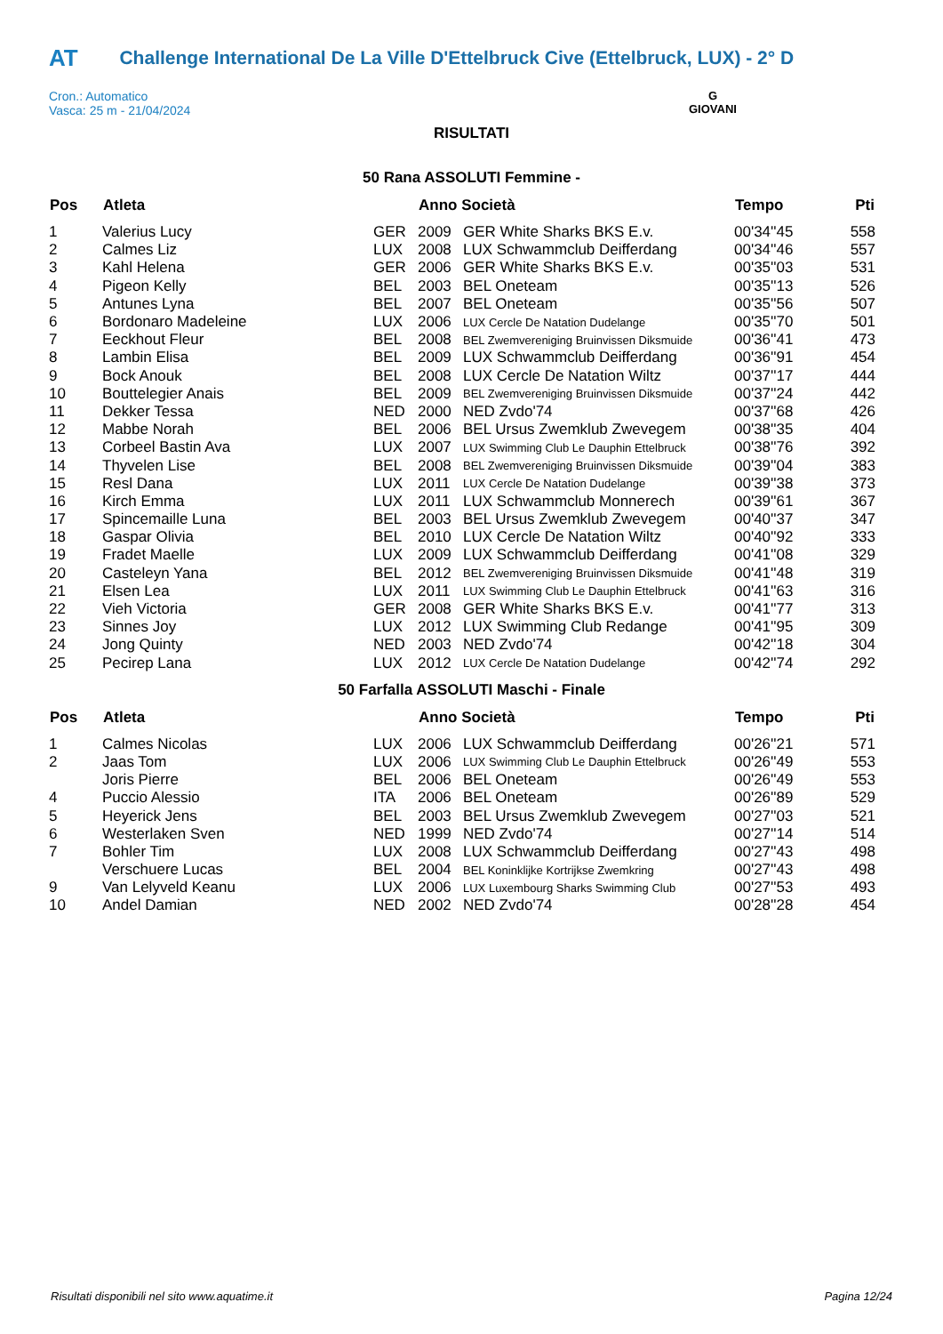AT Challenge International De La Ville D'Ettelbruck Cive (Ettelbruck, LUX) - 2° D
Cron.: Automatico
Vasca: 25 m - 21/04/2024
G
GIOVANI
RISULTATI
50 Rana ASSOLUTI Femmine -
| Pos | Atleta | | Anno Società | | Tempo | Pti |
| --- | --- | --- | --- | --- | --- | --- |
| 1 | Valerius Lucy | GER | 2009 | GER White Sharks BKS E.v. | 00'34''45 | 558 |
| 2 | Calmes Liz | LUX | 2008 | LUX Schwammclub Deifferdang | 00'34''46 | 557 |
| 3 | Kahl Helena | GER | 2006 | GER White Sharks BKS E.v. | 00'35''03 | 531 |
| 4 | Pigeon Kelly | BEL | 2003 | BEL Oneteam | 00'35''13 | 526 |
| 5 | Antunes Lyna | BEL | 2007 | BEL Oneteam | 00'35''56 | 507 |
| 6 | Bordonaro Madeleine | LUX | 2006 | LUX Cercle De Natation Dudelange | 00'35''70 | 501 |
| 7 | Eeckhout Fleur | BEL | 2008 | BEL Zwemvereniging Bruinvissen Diksmuide | 00'36''41 | 473 |
| 8 | Lambin Elisa | BEL | 2009 | LUX Schwammclub Deifferdang | 00'36''91 | 454 |
| 9 | Bock Anouk | BEL | 2008 | LUX Cercle De Natation Wiltz | 00'37''17 | 444 |
| 10 | Bouttelegier Anais | BEL | 2009 | BEL Zwemvereniging Bruinvissen Diksmuide | 00'37''24 | 442 |
| 11 | Dekker Tessa | NED | 2000 | NED Zvdo'74 | 00'37''68 | 426 |
| 12 | Mabbe Norah | BEL | 2006 | BEL Ursus Zwemklub Zwevegem | 00'38''35 | 404 |
| 13 | Corbeel Bastin Ava | LUX | 2007 | LUX Swimming Club Le Dauphin Ettelbruck | 00'38''76 | 392 |
| 14 | Thyvelen Lise | BEL | 2008 | BEL Zwemvereniging Bruinvissen Diksmuide | 00'39''04 | 383 |
| 15 | Resl Dana | LUX | 2011 | LUX Cercle De Natation Dudelange | 00'39''38 | 373 |
| 16 | Kirch Emma | LUX | 2011 | LUX Schwammclub Monnerech | 00'39''61 | 367 |
| 17 | Spincemaille Luna | BEL | 2003 | BEL Ursus Zwemklub Zwevegem | 00'40''37 | 347 |
| 18 | Gaspar Olivia | BEL | 2010 | LUX Cercle De Natation Wiltz | 00'40''92 | 333 |
| 19 | Fradet Maelle | LUX | 2009 | LUX Schwammclub Deifferdang | 00'41''08 | 329 |
| 20 | Casteleyn Yana | BEL | 2012 | BEL Zwemvereniging Bruinvissen Diksmuide | 00'41''48 | 319 |
| 21 | Elsen Lea | LUX | 2011 | LUX Swimming Club Le Dauphin Ettelbruck | 00'41''63 | 316 |
| 22 | Vieh Victoria | GER | 2008 | GER White Sharks BKS E.v. | 00'41''77 | 313 |
| 23 | Sinnes Joy | LUX | 2012 | LUX Swimming Club Redange | 00'41''95 | 309 |
| 24 | Jong Quinty | NED | 2003 | NED Zvdo'74 | 00'42''18 | 304 |
| 25 | Pecirep Lana | LUX | 2012 | LUX Cercle De Natation Dudelange | 00'42''74 | 292 |
50 Farfalla ASSOLUTI Maschi - Finale
| Pos | Atleta | | Anno Società | | Tempo | Pti |
| --- | --- | --- | --- | --- | --- | --- |
| 1 | Calmes Nicolas | LUX | 2006 | LUX Schwammclub Deifferdang | 00'26''21 | 571 |
| 2 | Jaas Tom | LUX | 2006 | LUX Swimming Club Le Dauphin Ettelbruck | 00'26''49 | 553 |
| | Joris Pierre | BEL | 2006 | BEL Oneteam | 00'26''49 | 553 |
| 4 | Puccio Alessio | ITA | 2006 | BEL Oneteam | 00'26''89 | 529 |
| 5 | Heyerick Jens | BEL | 2003 | BEL Ursus Zwemklub Zwevegem | 00'27''03 | 521 |
| 6 | Westerlaken Sven | NED | 1999 | NED Zvdo'74 | 00'27''14 | 514 |
| 7 | Bohler Tim | LUX | 2008 | LUX Schwammclub Deifferdang | 00'27''43 | 498 |
| | Verschuere Lucas | BEL | 2004 | BEL Koninklijke Kortrijkse Zwemkring | 00'27''43 | 498 |
| 9 | Van Lelyveld Keanu | LUX | 2006 | LUX Luxembourg Sharks Swimming Club | 00'27''53 | 493 |
| 10 | Andel Damian | NED | 2002 | NED Zvdo'74 | 00'28''28 | 454 |
Risultati disponibili nel sito www.aquatime.it Pagina 12/24